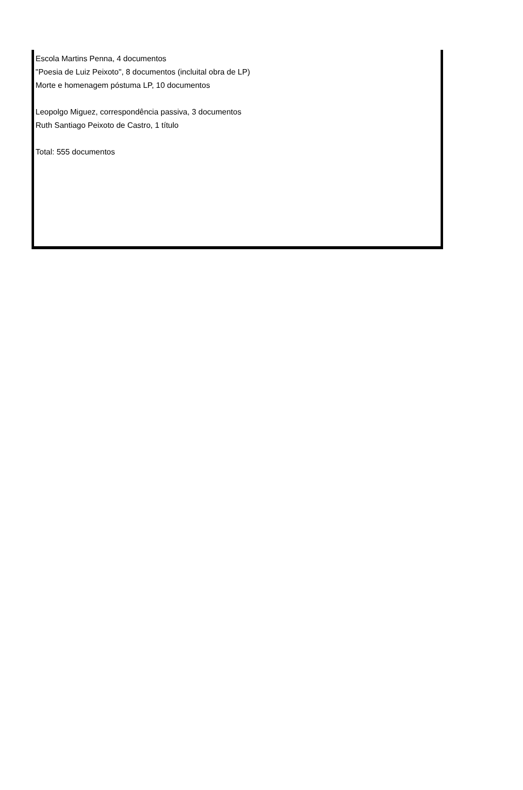Escola Martins Penna, 4 documentos
"Poesia de Luiz Peixoto", 8 documentos (incluital obra de LP)
Morte e homenagem póstuma LP, 10 documentos
Leopolgo Miguez, correspondência passiva, 3 documentos
Ruth Santiago Peixoto de Castro, 1 título
Total: 555 documentos